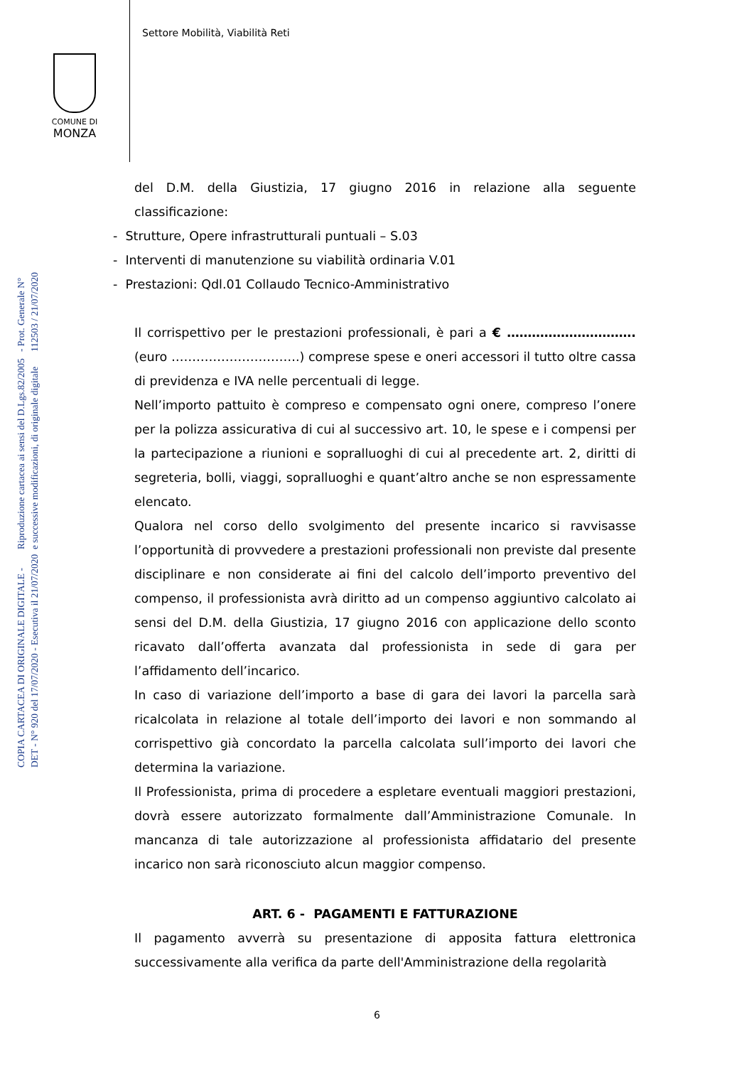Settore Mobilità, Viabilità Reti
COMUNE DI
MONZA
COPIA CARTACEA DI ORIGINALE DIGITALE - DET - N° 920 del 17/07/2020 - Esecutiva il 21/07/2020
Riproduzione cartacea ai sensi del D.Lgs.82/2005 e successive modificazioni, di originale digitale
- Prot. Generale N° 112503 / 21/07/2020
del D.M. della Giustizia, 17 giugno 2016 in relazione alla seguente classificazione:
- Strutture, Opere infrastrutturali puntuali – S.03
- Interventi di manutenzione su viabilità ordinaria V.01
- Prestazioni: Qdl.01 Collaudo Tecnico-Amministrativo
Il corrispettivo per le prestazioni professionali, è pari a € …………………………. (euro ………………………….) comprese spese e oneri accessori il tutto oltre cassa di previdenza e IVA nelle percentuali di legge.
Nell’importo pattuito è compreso e compensato ogni onere, compreso l’onere per la polizza assicurativa di cui al successivo art. 10, le spese e i compensi per la partecipazione a riunioni e sopralluoghi di cui al precedente art. 2, diritti di segreteria, bolli, viaggi, sopralluoghi e quant’altro anche se non espressamente elencato.
Qualora nel corso dello svolgimento del presente incarico si ravvisasse l’opportunità di provvedere a prestazioni professionali non previste dal presente disciplinare e non considerate ai fini del calcolo dell’importo preventivo del compenso, il professionista avrà diritto ad un compenso aggiuntivo calcolato ai sensi del D.M. della Giustizia, 17 giugno 2016 con applicazione dello sconto ricavato dall’offerta avanzata dal professionista in sede di gara per l’affidamento dell’incarico.
In caso di variazione dell’importo a base di gara dei lavori la parcella sarà ricalcolata in relazione al totale dell’importo dei lavori e non sommando al corrispettivo già concordato la parcella calcolata sull’importo dei lavori che determina la variazione.
Il Professionista, prima di procedere a espletare eventuali maggiori prestazioni, dovrà essere autorizzato formalmente dall’Amministrazione Comunale. In mancanza di tale autorizzazione al professionista affidatario del presente incarico non sarà riconosciuto alcun maggior compenso.
ART. 6 - PAGAMENTI E FATTURAZIONE
Il pagamento avverrà su presentazione di apposita fattura elettronica successivamente alla verifica da parte dell'Amministrazione della regolarità
6